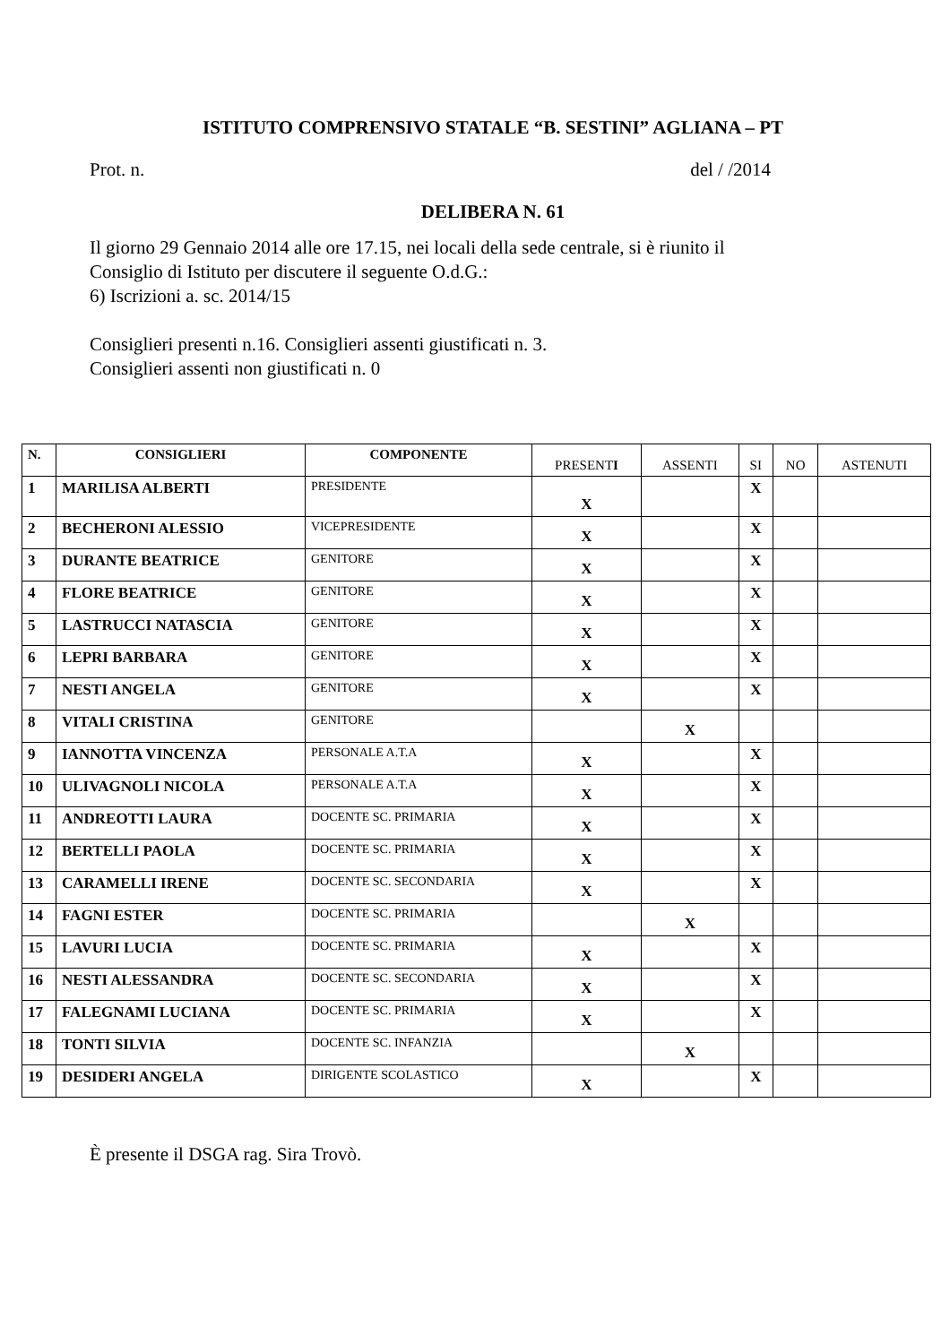ISTITUTO COMPRENSIVO STATALE “B. SESTINI” AGLIANA – PT
Prot. n. del / /2014
DELIBERA N. 61
Il giorno 29 Gennaio 2014 alle ore 17.15, nei locali della sede centrale, si è riunito il
Consiglio di Istituto per discutere il seguente O.d.G.:
6) Iscrizioni a. sc. 2014/15
Consiglieri presenti n.16. Consiglieri assenti giustificati n. 3.
Consiglieri assenti non giustificati n. 0
| N. | CONSIGLIERI | COMPONENTE | PRESENT I | ASSENTI | SI | NO | ASTENUTI |
| --- | --- | --- | --- | --- | --- | --- | --- |
| 1 | MARILISA ALBERTI | PRESIDENTE | X | | X | | |
| 2 | BECHERONI ALESSIO | VICEPRESIDENTE | X | | X | | |
| 3 | DURANTE BEATRICE | GENITORE | X | | X | | |
| 4 | FLORE BEATRICE | GENITORE | X | | X | | |
| 5 | LASTRUCCI NATASCIA | GENITORE | X | | X | | |
| 6 | LEPRI BARBARA | GENITORE | X | | X | | |
| 7 | NESTI ANGELA | GENITORE | X | | X | | |
| 8 | VITALI CRISTINA | GENITORE | | X | | | |
| 9 | IANNOTTA VINCENZA | PERSONALE A.T.A | X | | X | | |
| 10 | ULIVAGNOLI NICOLA | PERSONALE A.T.A | X | | X | | |
| 11 | ANDREOTTI LAURA | DOCENTE SC. PRIMARIA | X | | X | | |
| 12 | BERTELLI PAOLA | DOCENTE SC. PRIMARIA | X | | X | | |
| 13 | CARAMELLI IRENE | DOCENTE SC. SECONDARIA | X | | X | | |
| 14 | FAGNI ESTER | DOCENTE SC. PRIMARIA | | X | | | |
| 15 | LAVURI LUCIA | DOCENTE SC. PRIMARIA | X | | X | | |
| 16 | NESTI ALESSANDRA | DOCENTE SC. SECONDARIA | X | | X | | |
| 17 | FALEGNAMI LUCIANA | DOCENTE SC. PRIMARIA | X | | X | | |
| 18 | TONTI SILVIA | DOCENTE SC. INFANZIA | | X | | | |
| 19 | DESIDERI ANGELA | DIRIGENTE SCOLASTICO | X | | X | | |
È presente il DSGA rag. Sira Trovò.